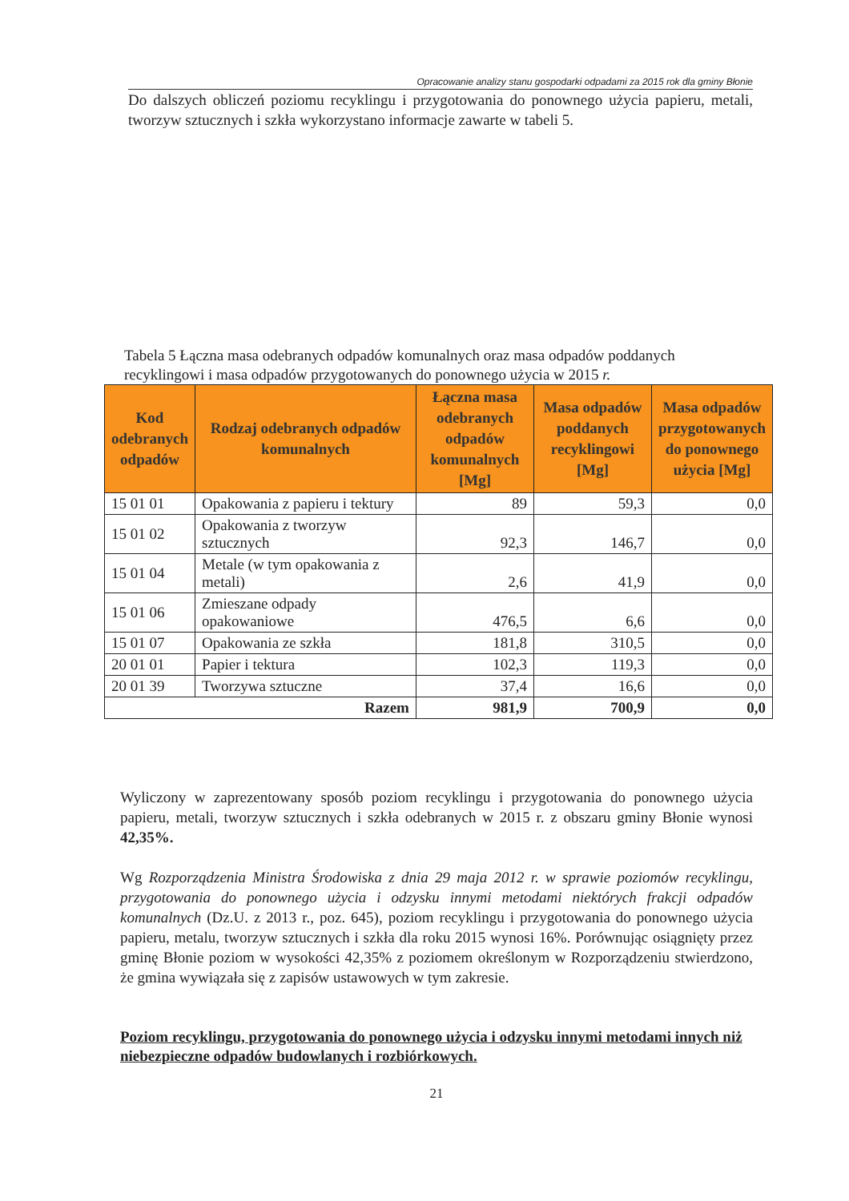Opracowanie analizy stanu gospodarki odpadami za 2015 rok dla gminy Błonie
Do dalszych obliczeń poziomu recyklingu i przygotowania do ponownego użycia papieru, metali, tworzyw sztucznych i szkła wykorzystano informacje zawarte w tabeli 5.
Tabela 5 Łączna masa odebranych odpadów komunalnych oraz masa odpadów poddanych recyklingowi i masa odpadów przygotowanych do ponownego użycia w 2015 r.
| Kod odebranych odpadów | Rodzaj odebranych odpadów komunalnych | Łączna masa odebranych odpadów komunalnych [Mg] | Masa odpadów poddanych recyklingowi [Mg] | Masa odpadów przygotowanych do ponownego użycia [Mg] |
| --- | --- | --- | --- | --- |
| 15 01 01 | Opakowania z papieru i tektury | 89 | 59,3 | 0,0 |
| 15 01 02 | Opakowania z tworzyw sztucznych | 92,3 | 146,7 | 0,0 |
| 15 01 04 | Metale (w tym opakowania z metali) | 2,6 | 41,9 | 0,0 |
| 15 01 06 | Zmieszane odpady opakowaniowe | 476,5 | 6,6 | 0,0 |
| 15 01 07 | Opakowania ze szkła | 181,8 | 310,5 | 0,0 |
| 20 01 01 | Papier i tektura | 102,3 | 119,3 | 0,0 |
| 20 01 39 | Tworzywa sztuczne | 37,4 | 16,6 | 0,0 |
| Razem | | 981,9 | 700,9 | 0,0 |
Wyliczony w zaprezentowany sposób poziom recyklingu i przygotowania do ponownego użycia papieru, metali, tworzyw sztucznych i szkła odebranych w 2015 r. z obszaru gminy Błonie wynosi 42,35%.
Wg Rozporządzenia Ministra Środowiska z dnia 29 maja 2012 r. w sprawie poziomów recyklingu, przygotowania do ponownego użycia i odzysku innymi metodami niektórych frakcji odpadów komunalnych (Dz.U. z 2013 r., poz. 645), poziom recyklingu i przygotowania do ponownego użycia papieru, metalu, tworzyw sztucznych i szkła dla roku 2015 wynosi 16%. Porównując osiągnięty przez gminę Błonie poziom w wysokości 42,35% z poziomem określonym w Rozporządzeniu stwierdzono, że gmina wywiązała się z zapisów ustawowych w tym zakresie.
Poziom recyklingu, przygotowania do ponownego użycia i odzysku innymi metodami innych niż niebezpieczne odpadów budowlanych i rozbiórkowych.
21